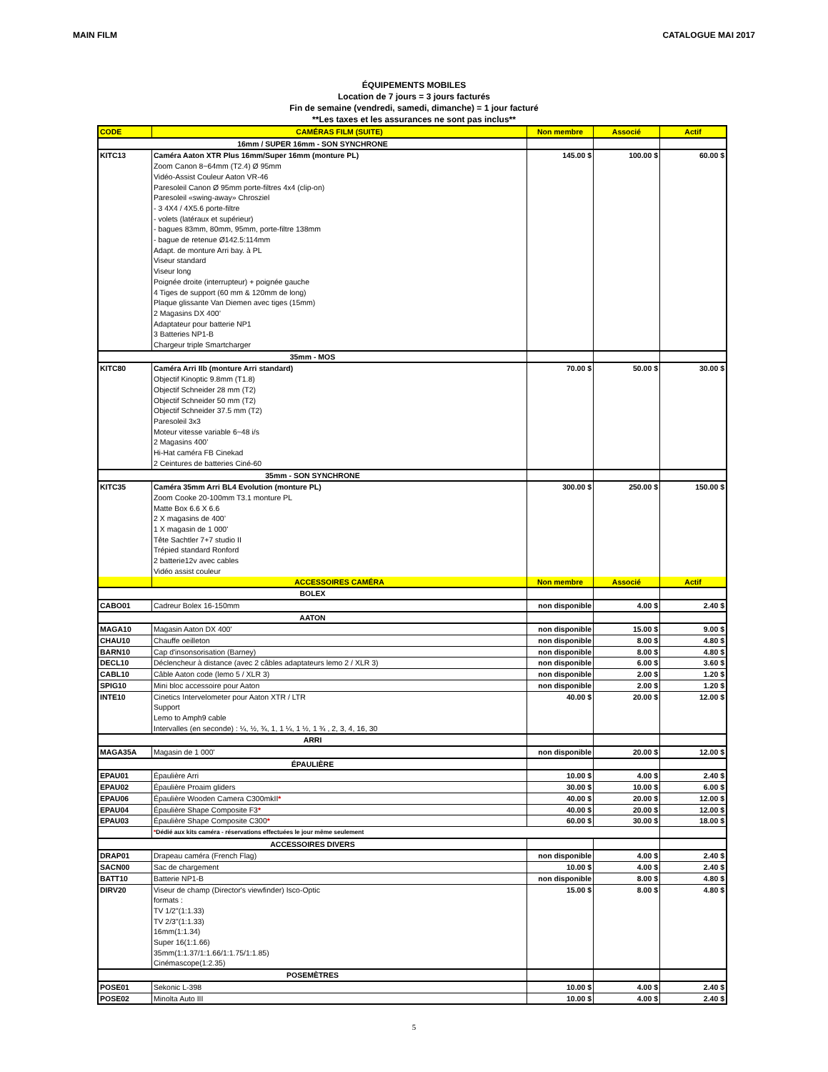MAIN FILM CATALOGUE MAI 2017
ÉQUIPEMENTS MOBILES
Location de 7 jours = 3 jours facturés
Fin de semaine (vendredi, samedi, dimanche) = 1 jour facturé
**Les taxes et les assurances ne sont pas inclus**
| CODE | CAMÉRAS FILM (SUITE) | Non membre | Associé | Actif |
| --- | --- | --- | --- | --- |
| 16mm / SUPER 16mm - SON SYNCHRONE | | | | |
| KITC13 | Caméra Aaton XTR Plus 16mm/Super 16mm (monture PL) Zoom Canon 8~64mm (T2.4) Ø 95mm Vidéo-Assist Couleur Aaton VR-46 Paresoleil Canon Ø 95mm porte-filtres 4x4 (clip-on) Paresoleil «swing-away» Chrosziel - 3 4X4 / 4X5.6 porte-filtre - volets (latéraux et supérieur) - bagues 83mm, 80mm, 95mm, porte-filtre 138mm - bague de retenue Ø142.5:114mm Adapt. de monture Arri bay. à PL Viseur standard Viseur long Poignée droite (interrupteur) + poignée gauche 4 Tiges de support (60 mm & 120mm de long) Plaque glissante Van Diemen avec tiges (15mm) 2 Magasins DX 400’ Adaptateur pour batterie NP1 3 Batteries NP1-B Chargeur triple Smartcharger | 145.00 $ | 100.00 $ | 60.00 $ |
| 35mm - MOS | | | | |
| KITC80 | Caméra Arri IIb (monture Arri standard) Objectif Kinoptic 9.8mm (T1.8) Objectif Schneider 28 mm (T2) Objectif Schneider 50 mm (T2) Objectif Schneider 37.5 mm (T2) Paresoleil 3x3 Moteur vitesse variable 6~48 i/s 2 Magasins 400’ Hi-Hat caméra FB Cinekad 2 Ceintures de batteries Ciné-60 | 70.00 $ | 50.00 $ | 30.00 $ |
| 35mm - SON SYNCHRONE | | | | |
| KITC35 | Caméra 35mm Arri BL4 Evolution (monture PL) Zoom Cooke 20-100mm T3.1 monture PL Matte Box 6.6 X 6.6 2 X magasins de 400’ 1 X magasin de 1 000' Tête Sachtler 7+7 studio II Trépied standard Ronford 2 batterie12v avec cables Vidéo assist couleur | 300.00 $ | 250.00 $ | 150.00 $ |
| | ACCESSOIRES CAMÉRA | Non membre | Associé | Actif |
| BOLEX | | | | |
| CABO01 | Cadreur Bolex 16-150mm | non disponible | 4.00 $ | 2.40 $ |
| AATON | | | | |
| MAGA10 | Magasin Aaton DX 400' | non disponible | 15.00 $ | 9.00 $ |
| CHAU10 | Chauffe oeilleton | non disponible | 8.00 $ | 4.80 $ |
| BARN10 | Cap d'insonsorisation (Barney) | non disponible | 8.00 $ | 4.80 $ |
| DECL10 | Déclencheur à distance (avec 2 câbles adaptateurs lemo 2 / XLR 3) | non disponible | 6.00 $ | 3.60 $ |
| CABL10 | Câble Aaton code (lemo 5 / XLR 3) | non disponible | 2.00 $ | 1.20 $ |
| SPIG10 | Mini bloc accessoire pour Aaton | non disponible | 2.00 $ | 1.20 $ |
| INTE10 | Cinetics Intervelometer pour Aaton XTR / LTR Support Lemo to Amph9 cable Intervalles (en seconde) : ¼, ½, ¾, 1, 1 ¼, 1 ½, 1 ¾ , 2, 3, 4, 16, 30 | 40.00 $ | 20.00 $ | 12.00 $ |
| ARRI | | | | |
| MAGA35A | Magasin de 1 000' | non disponible | 20.00 $ | 12.00 $ |
| ÉPAULIÈRE | | | | |
| EPAU01 | Épaulière Arri | 10.00 $ | 4.00 $ | 2.40 $ |
| EPAU02 | Épaulière Proaim gliders | 30.00 $ | 10.00 $ | 6.00 $ |
| EPAU06 | Épaulière Wooden Camera C300mkII * | 40.00 $ | 20.00 $ | 12.00 $ |
| EPAU04 | Épaulière Shape Composite F3 * | 40.00 $ | 20.00 $ | 12.00 $ |
| EPAU03 | Épaulière Shape Composite C300 * | 60.00 $ | 30.00 $ | 18.00 $ |
| | * Dédié aux kits caméra - réservations effectuées le jour même seulement | | | |
| ACCESSOIRES DIVERS | | | | |
| DRAP01 | Drapeau caméra (French Flag) | non disponible | 4.00 $ | 2.40 $ |
| SACN00 | Sac de chargement | 10.00 $ | 4.00 $ | 2.40 $ |
| BATT10 | Batterie NP1-B | non disponible | 8.00 $ | 4.80 $ |
| DIRV20 | Viseur de champ (Director's viewfinder) Isco-Optic formats : TV 1/2"(1:1.33) TV 2/3"(1:1.33) 16mm(1:1.34) Super 16(1:1.66) 35mm(1:1.37/1:1.66/1:1.75/1:1.85) Cinémascope(1:2.35) | 15.00 $ | 8.00 $ | 4.80 $ |
| POSEMÈTRES | | | | |
| POSE01 | Sekonic L-398 | 10.00 $ | 4.00 $ | 2.40 $ |
| POSE02 | Minolta Auto III | 10.00 $ | 4.00 $ | 2.40 $ |
5